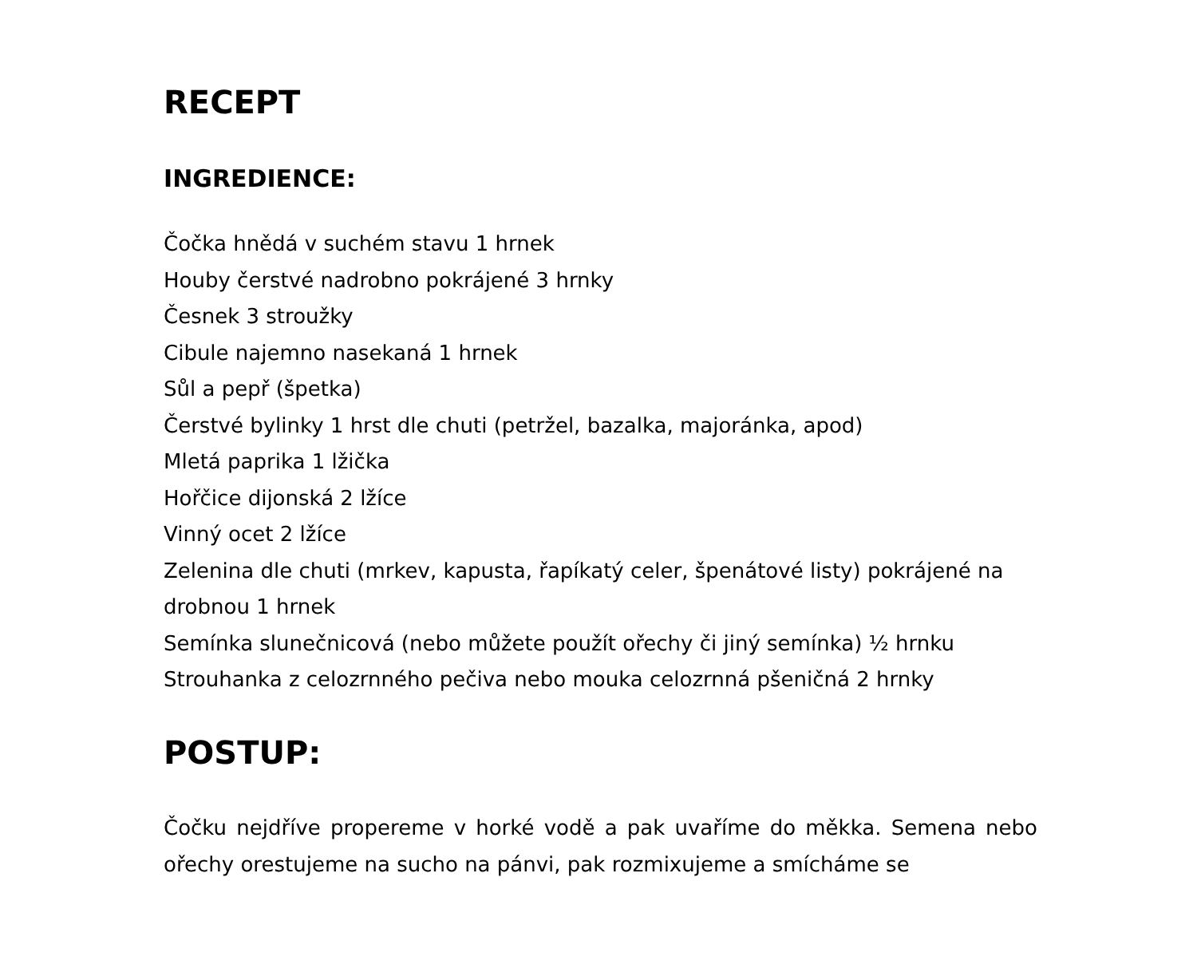RECEPT
INGREDIENCE:
Čočka hnědá v suchém stavu 1 hrnek
Houby čerstvé nadrobno pokrájené 3 hrnky
Česnek 3 stroužky
Cibule najemno nasekaná 1 hrnek
Sůl a pepř (špetka)
Čerstvé bylinky 1 hrst dle chuti (petržel, bazalka, majoránka, apod)
Mletá paprika 1 lžička
Hořčice dijonská 2 lžíce
Vinný ocet 2 lžíce
Zelenina dle chuti (mrkev, kapusta, řapíkatý celer, špenátové listy) pokrájené na drobnou 1 hrnek
Semínka slunečnicová (nebo můžete použít ořechy či jiný semínka) ½ hrnku
Strouhanka z celozrnného pečiva nebo mouka celozrnná pšeničná 2 hrnky
POSTUP:
Čočku nejdříve propereme v horké vodě a pak uvaříme do měkka. Semena nebo ořechy orestujeme na sucho na pánvi, pak rozmixujeme a smícháme se